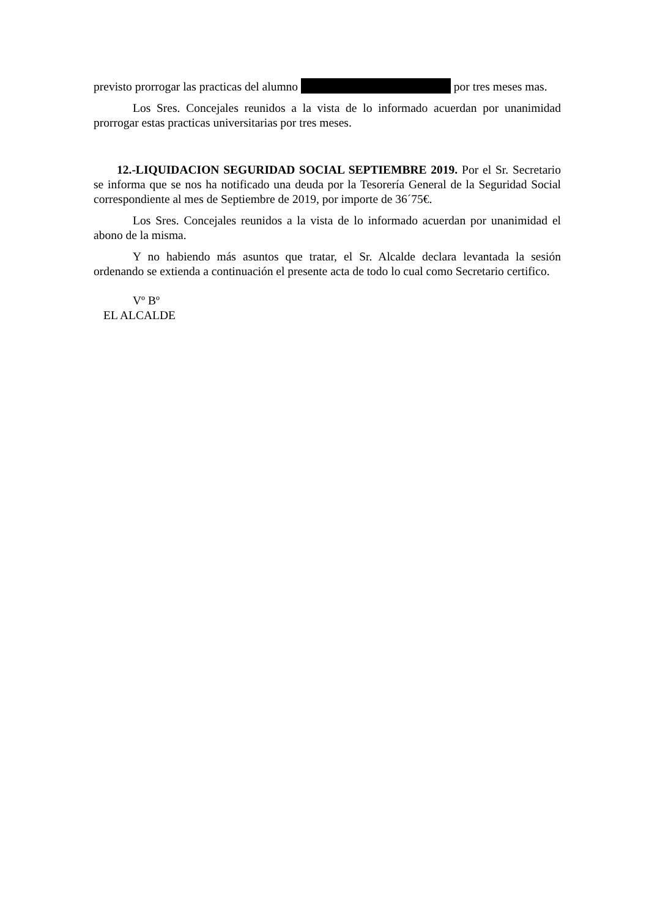previsto prorrogar las practicas del alumno por tres meses mas.
Los Sres. Concejales reunidos a la vista de lo informado acuerdan por unanimidad prorrogar estas practicas universitarias por tres meses.
12.-LIQUIDACION SEGURIDAD SOCIAL SEPTIEMBRE 2019. Por el Sr. Secretario se informa que se nos ha notificado una deuda por la Tesorería General de la Seguridad Social correspondiente al mes de Septiembre de 2019, por importe de 36´75€.
Los Sres. Concejales reunidos a la vista de lo informado acuerdan por unanimidad el abono de la misma.
Y no habiendo más asuntos que tratar, el Sr. Alcalde declara levantada la sesión ordenando se extienda a continuación el presente acta de todo lo cual como Secretario certifico.
Vº Bº
EL ALCALDE